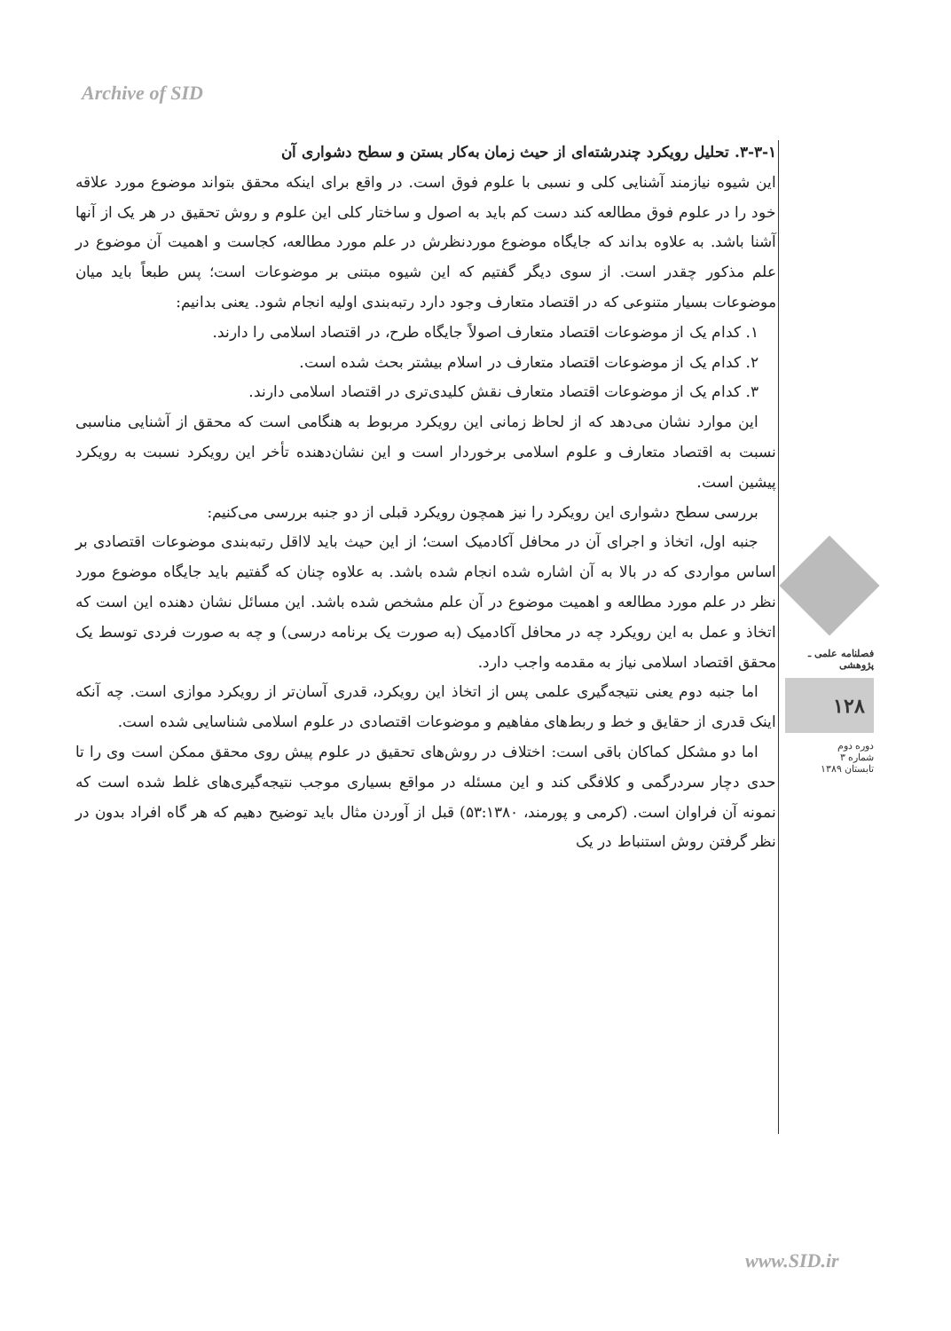Archive of SID
۳-۳-۱. تحلیل رویکرد چندرشته‌ای از حیث زمان به‌کار بستن و سطح دشواری آن
این شیوه نیازمند آشنایی کلی و نسبی با علوم فوق است. در واقع برای اینکه محقق بتواند موضوع مورد علاقه خود را در علوم فوق مطالعه کند دست کم باید به اصول و ساختار کلی این علوم و روش تحقیق در هر یک از آنها آشنا باشد. به علاوه بداند که جایگاه موضوع موردنظرش در علم مورد مطالعه، کجاست و اهمیت آن موضوع در علم مذکور چقدر است. از سوی دیگر گفتیم که این شیوه مبتنی بر موضوعات است؛ پس طبعاً باید میان موضوعات بسیار متنوعی که در اقتصاد متعارف وجود دارد رتبه‌بندی اولیه انجام شود. یعنی بدانیم:
۱. کدام یک از موضوعات اقتصاد متعارف اصولاً جایگاه طرح، در اقتصاد اسلامی را دارند.
۲. کدام یک از موضوعات اقتصاد متعارف در اسلام بیشتر بحث شده است.
۳. کدام یک از موضوعات اقتصاد متعارف نقش کلیدی‌تری در اقتصاد اسلامی دارند.
این موارد نشان می‌دهد که از لحاظ زمانی این رویکرد مربوط به هنگامی است که محقق از آشنایی مناسبی نسبت به اقتصاد متعارف و علوم اسلامی برخوردار است و این نشان‌دهنده تأخر این رویکرد نسبت به رویکرد پیشین است.
بررسی سطح دشواری این رویکرد را نیز همچون رویکرد قبلی از دو جنبه بررسی می‌کنیم:
جنبه اول، اتخاذ و اجرای آن در محافل آکادمیک است؛ از این حیث باید لااقل رتبه‌بندی موضوعات اقتصادی بر اساس مواردی که در بالا به آن اشاره شده انجام شده باشد. به علاوه چنان که گفتیم باید جایگاه موضوع مورد نظر در علم مورد مطالعه و اهمیت موضوع در آن علم مشخص شده باشد. این مسائل نشان دهنده این است که اتخاذ و عمل به این رویکرد چه در محافل آکادمیک (به صورت یک برنامه درسی) و چه به صورت فردی توسط یک محقق اقتصاد اسلامی نیاز به مقدمه واجب دارد.
اما جنبه دوم یعنی نتیجه‌گیری علمی پس از اتخاذ این رویکرد، قدری آسان‌تر از رویکرد موازی است. چه آنکه اینک قدری از حقایق و خط و ربط‌های مفاهیم و موضوعات اقتصادی در علوم اسلامی شناسایی شده است.
اما دو مشکل کماکان باقی است: اختلاف در روش‌های تحقیق در علوم پیش روی محقق ممکن است وی را تا حدی دچار سردرگمی و کلافگی کند و این مسئله در مواقع بسیاری موجب نتیجه‌گیری‌های غلط شده است که نمونه آن فراوان است. (کرمی و پورمند، ۵۳:۱۳۸۰) قبل از آوردن مثال باید توضیح دهیم که هر گاه افراد بدون در نظر گرفتن روش استنباط در یک
فصلنامه علمی ـ پژوهشی
۱۲۸
دوره دوم
شماره ۳
تابستان ۱۳۸۹
www.SID.ir